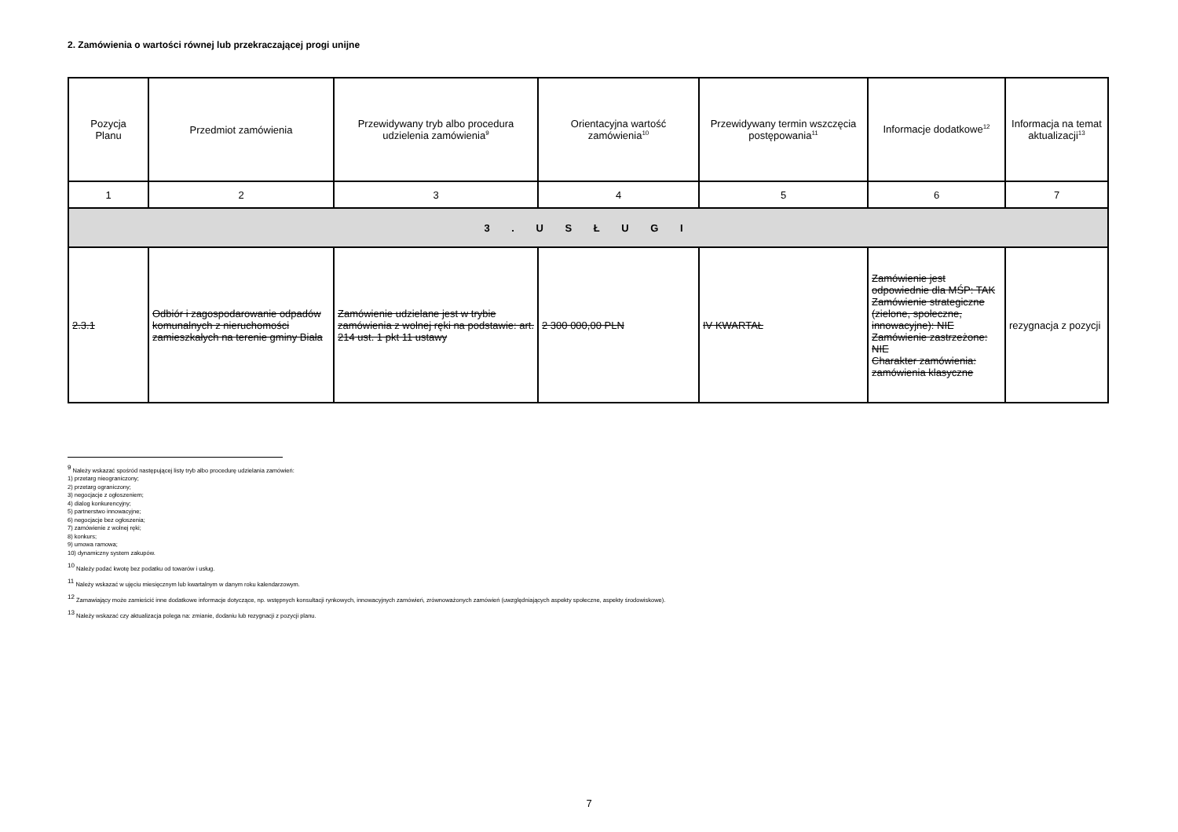2. Zamówienia o wartości równej lub przekraczającej progi unijne
| Pozycja Planu | Przedmiot zamówienia | Przewidywany tryb albo procedura udzielenia zamówienia<sup>9</sup> | Orientacyjna wartość zamówienia<sup>10</sup> | Przewidywany termin wszczęcia postępowania<sup>11</sup> | Informacje dodatkowe<sup>12</sup> | Informacja na temat aktualizacji<sup>13</sup> |
| --- | --- | --- | --- | --- | --- | --- |
| 1 | 2 | 3 | 4 | 5 | 6 | 7 |
| 3 . U S Ł U G I | | | | | | |
| 2.3.1 | Odbiór i zagospodarowanie odpadów komunalnych z nieruchomości zamieszkałych na terenie gminy Biała | Zamówienie udzielane jest w trybie zamówienia z wolnej ręki na podstawie: art. 214 ust. 1 pkt 11 ustawy | 2 300 000,00 PLN | IV KWARTAŁ | Zamówienie jest odpowiednie dla MŚP: TAK Zamówienie strategiczne (zielone, społeczne, innowacyjne): NIE Zamówienie zastrzeżone: NIE Charakter zamówienia: zamówienia klasyczne | rezygnacja z pozycji |
<sup>9</sup> Należy wskazać spośród następującej listy tryb albo procedurę udzielania zamówień:
1) przetarg nieograniczony;
2) przetarg ograniczony;
3) negocjacje z ogłoszeniem;
4) dialog konkurencyjny;
5) partnerstwo innowacyjne;
6) negocjacje bez ogłoszenia;
7) zamówienie z wolnej ręki;
8) konkurs;
9) umowa ramowa;
10) dynamiczny system zakupów.
<sup>10</sup> Należy podać kwotę bez podatku od towarów i usług.
<sup>11</sup> Należy wskazać w ujęciu miesięcznym lub kwartalnym w danym roku kalendarzowym.
<sup>12</sup> Zamawiający może zamieścić inne dodatkowe informacje dotyczące, np. wstępnych konsultacji rynkowych, innowacyjnych zamówień, zrównoważonych zamówień (uwzględniających aspekty społeczne, aspekty środowiskowe).
<sup>13</sup> Należy wskazać czy aktualizacja polega na: zmianie, dodaniu lub rezygnacji z pozycji planu.
7